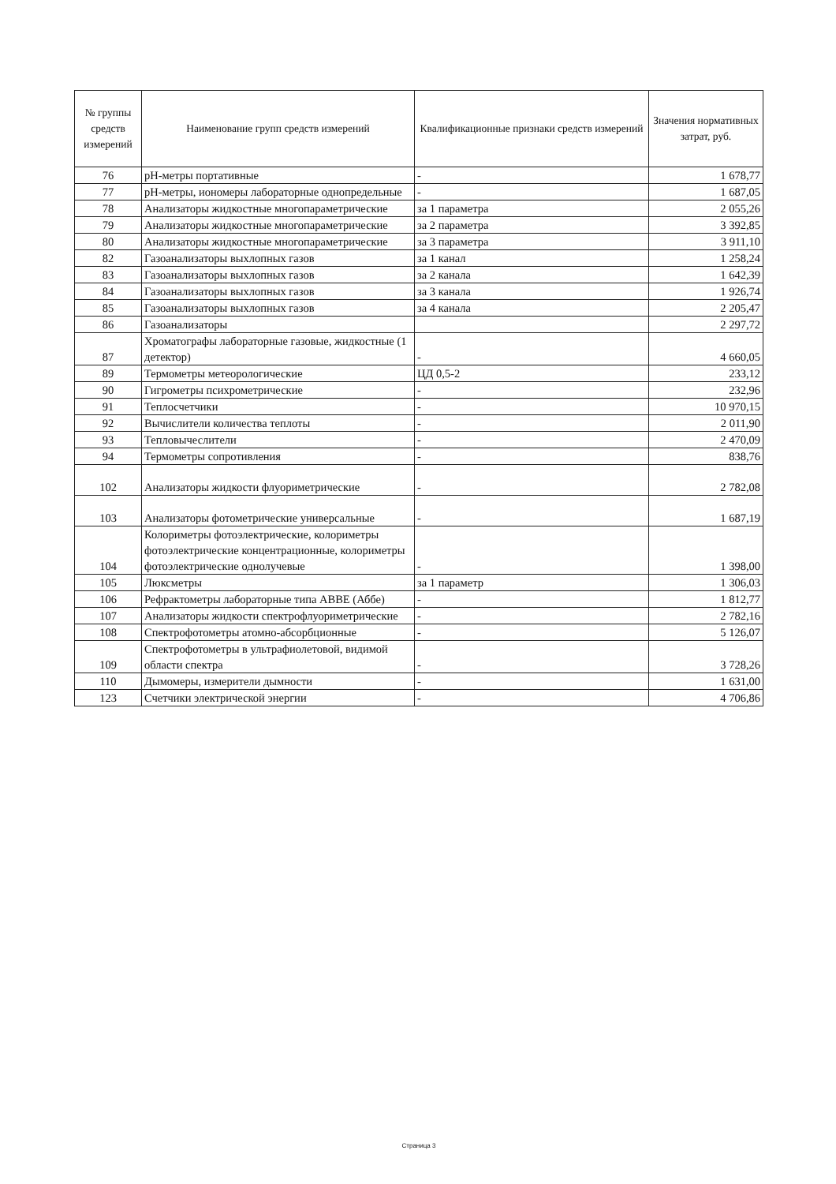| № группы средств измерений | Наименование групп средств измерений | Квалификационные признаки средств измерений | Значения нормативных затрат, руб. |
| --- | --- | --- | --- |
| 76 | pH-метры портативные | - | 1 678,77 |
| 77 | pH-метры, иономеры лабораторные однопредельные | - | 1 687,05 |
| 78 | Анализаторы жидкостные многопараметрические | за 1 параметра | 2 055,26 |
| 79 | Анализаторы жидкостные многопараметрические | за 2 параметра | 3 392,85 |
| 80 | Анализаторы жидкостные многопараметрические | за 3 параметра | 3 911,10 |
| 82 | Газоанализаторы выхлопных газов | за 1 канал | 1 258,24 |
| 83 | Газоанализаторы выхлопных газов | за 2 канала | 1 642,39 |
| 84 | Газоанализаторы выхлопных газов | за 3 канала | 1 926,74 |
| 85 | Газоанализаторы выхлопных газов | за 4 канала | 2 205,47 |
| 86 | Газоанализаторы | | 2 297,72 |
| 87 | Хроматографы лабораторные газовые, жидкостные (1 детектор) | - | 4 660,05 |
| 89 | Термометры метеорологические | ЦД 0,5-2 | 233,12 |
| 90 | Гигрометры психрометрические | - | 232,96 |
| 91 | Теплосчетчики | - | 10 970,15 |
| 92 | Вычислители количества теплоты | - | 2 011,90 |
| 93 | Тепловычеслители | - | 2 470,09 |
| 94 | Термометры сопротивления | - | 838,76 |
| 102 | Анализаторы жидкости флуориметрические | - | 2 782,08 |
| 103 | Анализаторы фотометрические универсальные | - | 1 687,19 |
| 104 | Колориметры фотоэлектрические, колориметры фотоэлектрические концентрационные, колориметры фотоэлектрические однолучевые | - | 1 398,00 |
| 105 | Люксметры | за 1 параметр | 1 306,03 |
| 106 | Рефрактометры лабораторные типа ABBE (Аббе) | - | 1 812,77 |
| 107 | Анализаторы жидкости спектрофлуориметрические | - | 2 782,16 |
| 108 | Спектрофотометры атомно-абсорбционные | - | 5 126,07 |
| 109 | Спектрофотометры в ультрафиолетовой, видимой области спектра | - | 3 728,26 |
| 110 | Дымомеры, измерители дымности | - | 1 631,00 |
| 123 | Счетчики электрической энергии | - | 4 706,86 |
Страница 3